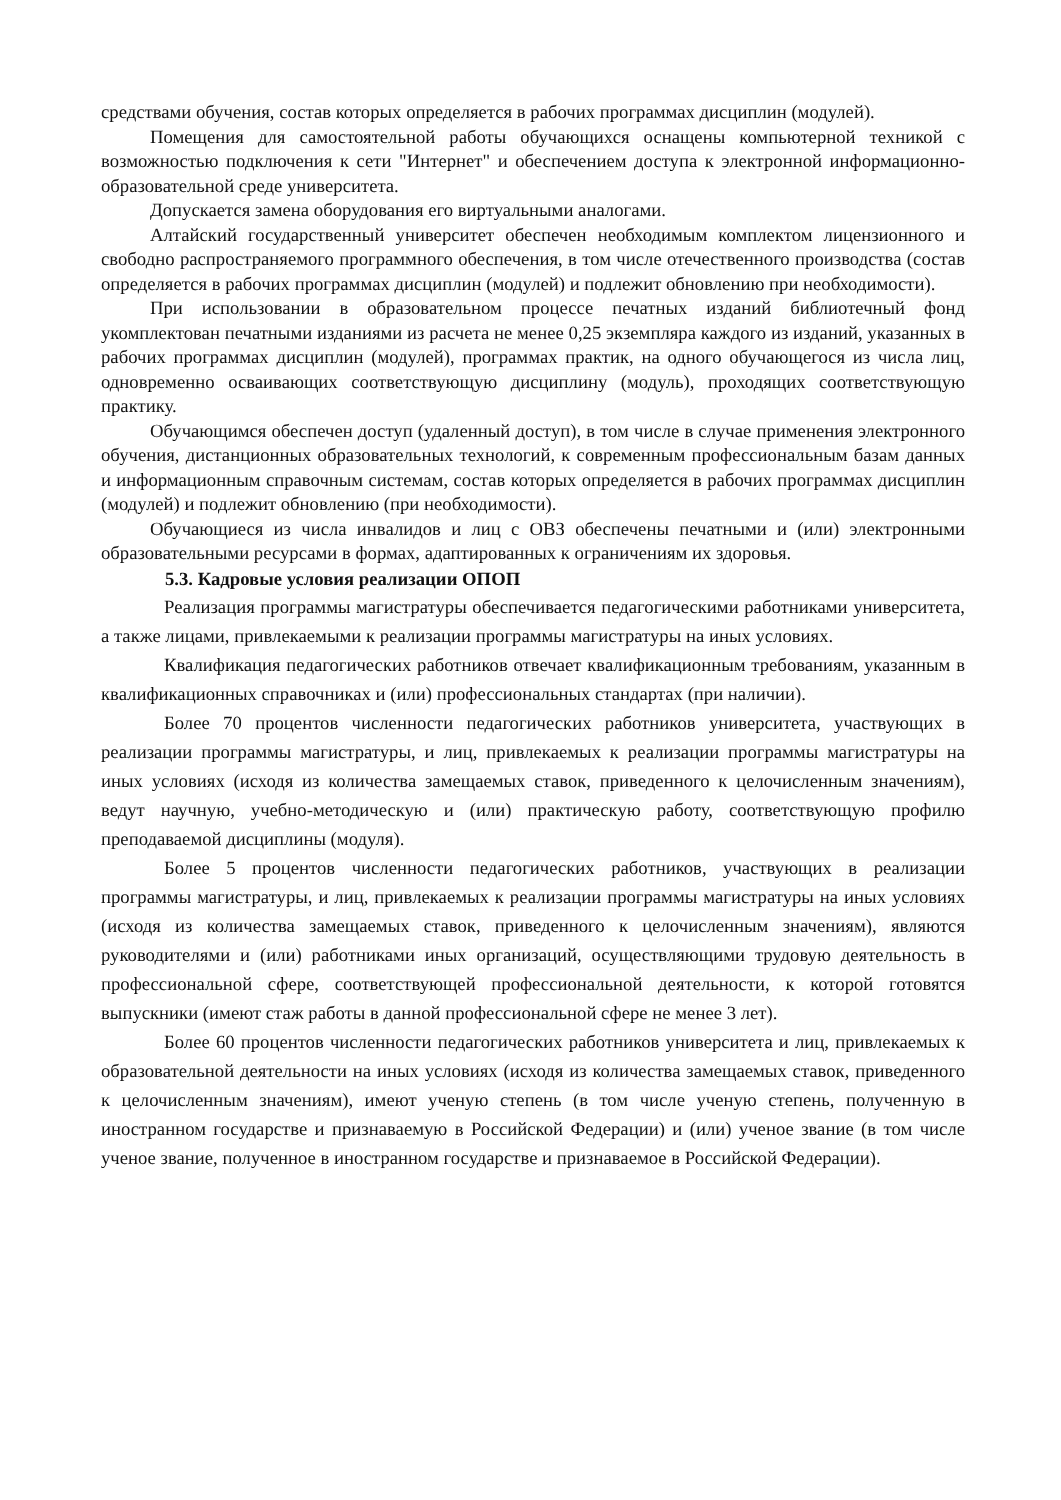средствами обучения, состав которых определяется в рабочих программах дисциплин (модулей).
Помещения для самостоятельной работы обучающихся оснащены компьютерной техникой с возможностью подключения к сети "Интернет" и обеспечением доступа к электронной информационно-образовательной среде университета.
Допускается замена оборудования его виртуальными аналогами.
Алтайский государственный университет обеспечен необходимым комплектом лицензионного и свободно распространяемого программного обеспечения, в том числе отечественного производства (состав определяется в рабочих программах дисциплин (модулей) и подлежит обновлению при необходимости).
При использовании в образовательном процессе печатных изданий библиотечный фонд укомплектован печатными изданиями из расчета не менее 0,25 экземпляра каждого из изданий, указанных в рабочих программах дисциплин (модулей), программах практик, на одного обучающегося из числа лиц, одновременно осваивающих соответствующую дисциплину (модуль), проходящих соответствующую практику.
Обучающимся обеспечен доступ (удаленный доступ), в том числе в случае применения электронного обучения, дистанционных образовательных технологий, к современным профессиональным базам данных и информационным справочным системам, состав которых определяется в рабочих программах дисциплин (модулей) и подлежит обновлению (при необходимости).
Обучающиеся из числа инвалидов и лиц с ОВЗ обеспечены печатными и (или) электронными образовательными ресурсами в формах, адаптированных к ограничениям их здоровья.
5.3. Кадровые условия реализации ОПОП
Реализация программы магистратуры обеспечивается педагогическими работниками университета, а также лицами, привлекаемыми к реализации программы магистратуры на иных условиях.
Квалификация педагогических работников отвечает квалификационным требованиям, указанным в квалификационных справочниках и (или) профессиональных стандартах (при наличии).
Более 70 процентов численности педагогических работников университета, участвующих в реализации программы магистратуры, и лиц, привлекаемых к реализации программы магистратуры на иных условиях (исходя из количества замещаемых ставок, приведенного к целочисленным значениям), ведут научную, учебно-методическую и (или) практическую работу, соответствующую профилю преподаваемой дисциплины (модуля).
Более 5 процентов численности педагогических работников, участвующих в реализации программы магистратуры, и лиц, привлекаемых к реализации программы магистратуры на иных условиях (исходя из количества замещаемых ставок, приведенного к целочисленным значениям), являются руководителями и (или) работниками иных организаций, осуществляющими трудовую деятельность в профессиональной сфере, соответствующей профессиональной деятельности, к которой готовятся выпускники (имеют стаж работы в данной профессиональной сфере не менее 3 лет).
Более 60 процентов численности педагогических работников университета и лиц, привлекаемых к образовательной деятельности на иных условиях (исходя из количества замещаемых ставок, приведенного к целочисленным значениям), имеют ученую степень (в том числе ученую степень, полученную в иностранном государстве и признаваемую в Российской Федерации) и (или) ученое звание (в том числе ученое звание, полученное в иностранном государстве и признаваемое в Российской Федерации).